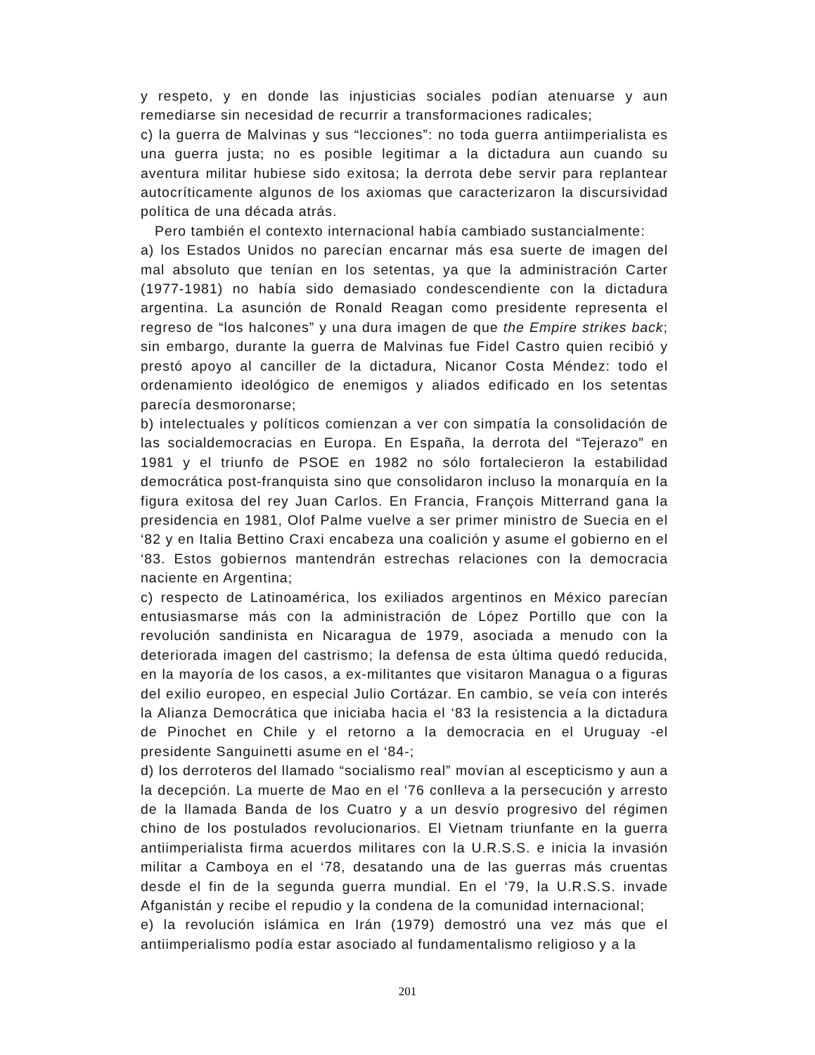y respeto, y en donde las injusticias sociales podían atenuarse y aun remediarse sin necesidad de recurrir a transformaciones radicales;
c) la guerra de Malvinas y sus “lecciones”: no toda guerra antiimperialista es una guerra justa; no es posible legitimar a la dictadura aun cuando su aventura militar hubiese sido exitosa; la derrota debe servir para replantear autocríticamente algunos de los axiomas que caracterizaron la discursividad política de una década atrás.
Pero también el contexto internacional había cambiado sustancialmente:
a) los Estados Unidos no parecían encarnar más esa suerte de imagen del mal absoluto que tenían en los setentas, ya que la administración Carter (1977-1981) no había sido demasiado condescendiente con la dictadura argentina. La asunción de Ronald Reagan como presidente representa el regreso de “los halcones” y una dura imagen de que the Empire strikes back; sin embargo, durante la guerra de Malvinas fue Fidel Castro quien recibió y prestó apoyo al canciller de la dictadura, Nicanor Costa Méndez: todo el ordenamiento ideológico de enemigos y aliados edificado en los setentas parecía desmoronarse;
b) intelectuales y políticos comienzan a ver con simpatía la consolidación de las socialdemocracias en Europa. En España, la derrota del “Tejerazo” en 1981 y el triunfo de PSOE en 1982 no sólo fortalecieron la estabilidad democrática post-franquista sino que consolidaron incluso la monarquía en la figura exitosa del rey Juan Carlos. En Francia, François Mitterrand gana la presidencia en 1981, Olof Palme vuelve a ser primer ministro de Suecia en el ‘82 y en Italia Bettino Craxi encabeza una coalición y asume el gobierno en el ‘83. Estos gobiernos mantendrán estrechas relaciones con la democracia naciente en Argentina;
c) respecto de Latinoamérica, los exiliados argentinos en México parecían entusiasmarse más con la administración de López Portillo que con la revolución sandinista en Nicaragua de 1979, asociada a menudo con la deteriorada imagen del castrismo; la defensa de esta última quedó reducida, en la mayoría de los casos, a ex-militantes que visitaron Managua o a figuras del exilio europeo, en especial Julio Cortázar. En cambio, se veía con interés la Alianza Democrática que iniciaba hacia el ‘83 la resistencia a la dictadura de Pinochet en Chile y el retorno a la democracia en el Uruguay -el presidente Sanguinetti asume en el ‘84-;
d) los derroteros del llamado “socialismo real” movían al escepticismo y aun a la decepción. La muerte de Mao en el ‘76 conlleva a la persecución y arresto de la llamada Banda de los Cuatro y a un desvío progresivo del régimen chino de los postulados revolucionarios. El Vietnam triunfante en la guerra antiimperialista firma acuerdos militares con la U.R.S.S. e inicia la invasión militar a Camboya en el ‘78, desatando una de las guerras más cruentas desde el fin de la segunda guerra mundial. En el ‘79, la U.R.S.S. invade Afganistán y recibe el repudio y la condena de la comunidad internacional;
e) la revolución islámica en Irán (1979) demostró una vez más que el antiimperialismo podía estar asociado al fundamentalismo religioso y a la
201